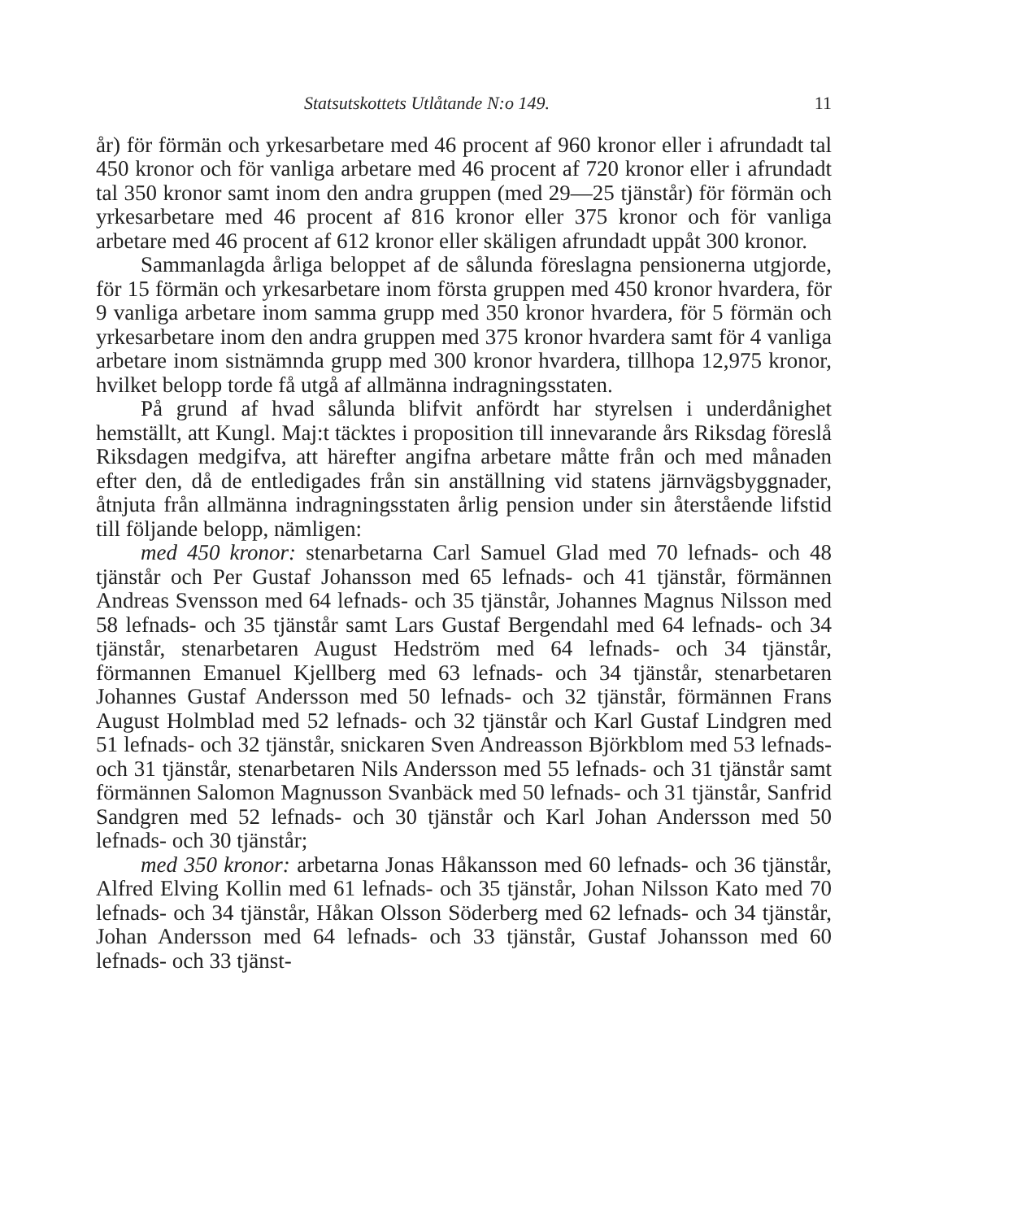Statsutskottets Utlåtande N:o 149. 11
år) för förmän och yrkesarbetare med 46 procent af 960 kronor eller i afrundadt tal 450 kronor och för vanliga arbetare med 46 procent af 720 kronor eller i afrundadt tal 350 kronor samt inom den andra gruppen (med 29—25 tjänstår) för förmän och yrkesarbetare med 46 procent af 816 kronor eller 375 kronor och för vanliga arbetare med 46 procent af 612 kronor eller skäligen afrundadt uppåt 300 kronor.
Sammanlagda årliga beloppet af de sålunda föreslagna pensionerna utgjorde, för 15 förmän och yrkesarbetare inom första gruppen med 450 kronor hvardera, för 9 vanliga arbetare inom samma grupp med 350 kronor hvardera, för 5 förmän och yrkesarbetare inom den andra gruppen med 375 kronor hvardera samt för 4 vanliga arbetare inom sistnämnda grupp med 300 kronor hvardera, tillhopa 12,975 kronor, hvilket belopp torde få utgå af allmänna indragningsstaten.
På grund af hvad sålunda blifvit anfördt har styrelsen i underdånighet hemställt, att Kungl. Maj:t täcktes i proposition till innevarande års Riksdag föreslå Riksdagen medgifva, att härefter angifna arbetare måtte från och med månaden efter den, då de entledigades från sin anställning vid statens järnvägsbyggnader, åtnjuta från allmänna indragningsstaten årlig pension under sin återstående lifstid till följande belopp, nämligen:
med 450 kronor: stenarbetarna Carl Samuel Glad med 70 lefnads- och 48 tjänstår och Per Gustaf Johansson med 65 lefnads- och 41 tjänstår, förmännen Andreas Svensson med 64 lefnads- och 35 tjänstår, Johannes Magnus Nilsson med 58 lefnads- och 35 tjänstår samt Lars Gustaf Bergendahl med 64 lefnads- och 34 tjänstår, stenarbetaren August Hedström med 64 lefnads- och 34 tjänstår, förmannen Emanuel Kjellberg med 63 lefnads- och 34 tjänstår, stenarbetaren Johannes Gustaf Andersson med 50 lefnads- och 32 tjänstår, förmännen Frans August Holmblad med 52 lefnads- och 32 tjänstår och Karl Gustaf Lindgren med 51 lefnads- och 32 tjänstår, snickaren Sven Andreasson Björkblom med 53 lefnads- och 31 tjänstår, stenarbetaren Nils Andersson med 55 lefnads- och 31 tjänstår samt förmännen Salomon Magnusson Svanbäck med 50 lefnads- och 31 tjänstår, Sanfrid Sandgren med 52 lefnads- och 30 tjänstår och Karl Johan Andersson med 50 lefnads- och 30 tjänstår;
med 350 kronor: arbetarna Jonas Håkansson med 60 lefnads- och 36 tjänstår, Alfred Elving Kollin med 61 lefnads- och 35 tjänstår, Johan Nilsson Kato med 70 lefnads- och 34 tjänstår, Håkan Olsson Söderberg med 62 lefnads- och 34 tjänstår, Johan Andersson med 64 lefnads- och 33 tjänstår, Gustaf Johansson med 60 lefnads- och 33 tjänst-